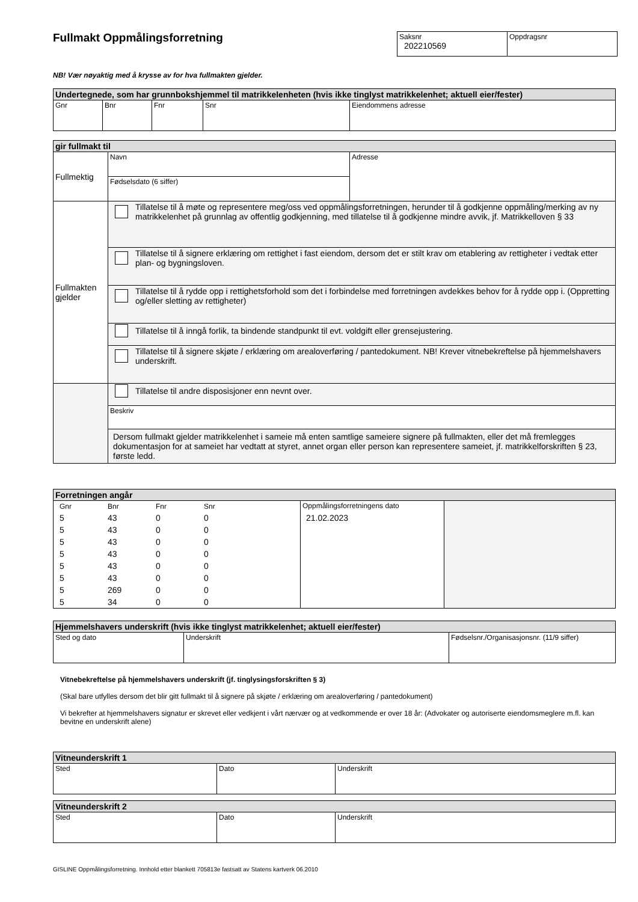Fullmakt Oppmålingsforretning
| Saksnr 202210569 | Oppdragsnr |
NB! Vær nøyaktig med å krysse av for hva fullmakten gjelder.
| Undertegnede, som har grunnbokshjemmel til matrikkelenheten (hvis ikke tinglyst matrikkelenhet; aktuell eier/fester) | | | | |
| --- | --- | --- | --- | --- |
| Gnr | Bnr | Fnr | Snr | Eiendommens adresse |
| gir fullmakt til | | |
| --- | --- | --- |
| Fullmektig | Navn | Adresse |
| | Fødselsdato (6 siffer) | |
| Fullmakten gjelder | Tillatelse til å møte og representere meg/oss ved oppmålingsforretningen, herunder til å godkjenne oppmåling/merking av ny matrikkelenhet på grunnlag av offentlig godkjenning, med tillatelse til å godkjenne mindre avvik, jf. Matrikkelloven § 33 | |
| | Tillatelse til å signere erklæring om rettighet i fast eiendom, dersom det er stilt krav om etablering av rettigheter i vedtak etter plan- og bygningsloven. | |
| | Tillatelse til å rydde opp i rettighetsforhold som det i forbindelse med forretningen avdekkes behov for å rydde opp i. (Oppretting og/eller sletting av rettigheter) | |
| | Tillatelse til å inngå forlik, ta bindende standpunkt til evt. voldgift eller grensejustering. | |
| | Tillatelse til å signere skjøte / erklæring om arealoverføring / pantedokument. NB! Krever vitnebekreftelse på hjemmelshavers underskrift. | |
| | Tillatelse til andre disposisjoner enn nevnt over. | |
| | Beskriv | |
| | Dersom fullmakt gjelder matrikkelenhet i sameie må enten samtlige sameiere signere på fullmakten, eller det må fremlegges dokumentasjon for at sameiet har vedtatt at styret, annet organ eller person kan representere sameiet, jf. matrikkelforskriften § 23, første ledd. | |
| Forretningen angår | | |
| --- | --- | --- |
| / Gnr / Bnr / Fnr / Snr / / 5 / 43 / 0 / 0 / / 5 / 43 / 0 / 0 / / 5 / 43 / 0 / 0 / / 5 / 43 / 0 / 0 / / 5 / 43 / 0 / 0 / / 5 / 43 / 0 / 0 / / 5 / 269 / 0 / 0 / / 5 / 34 / 0 / 0 / | Oppmålingsforretningens dato 21.02.2023 | |
| Hjemmelshavers underskrift (hvis ikke tinglyst matrikkelenhet; aktuell eier/fester) | | |
| --- | --- | --- |
| Sted og dato | Underskrift | Fødselsnr./Organisasjonsnr. (11/9 siffer) |
Vitnebekreftelse på hjemmelshavers underskrift (jf. tinglysingsforskriften § 3)
(Skal bare utfylles dersom det blir gitt fullmakt til å signere på skjøte / erklæring om arealoverføring / pantedokument)
Vi bekrefter at hjemmelshavers signatur er skrevet eller vedkjent i vårt nærvær og at vedkommende er over 18 år: (Advokater og autoriserte eiendomsmeglere m.fl. kan bevitne en underskrift alene)
| Vitneunderskrift 1 | | |
| --- | --- | --- |
| Sted | Dato | Underskrift |
| Vitneunderskrift 2 | | |
| --- | --- | --- |
| Sted | Dato | Underskrift |
GISLINE Oppmålingsforretning. Innhold etter blankett 705813e fastsatt av Statens kartverk 06.2010